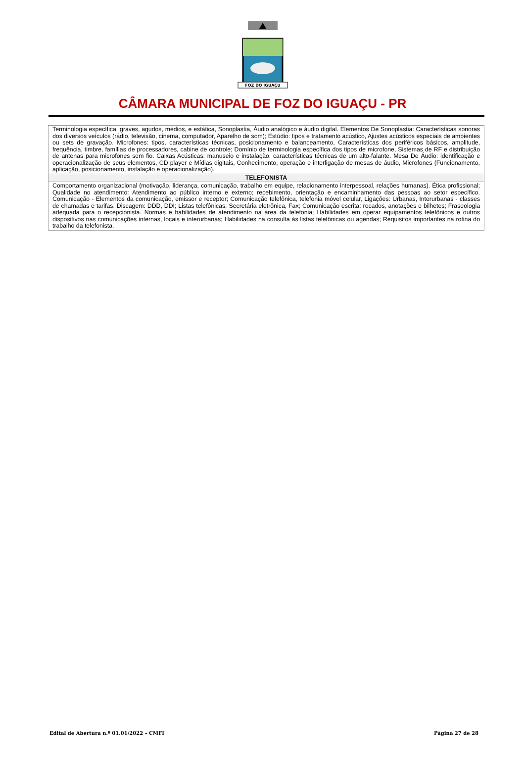FOZ DO IGUAÇU
CÂMARA MUNICIPAL DE FOZ DO IGUAÇU - PR
| Terminologia específica, graves, agudos, médios, e estática, Sonoplastia, Áudio analógico e áudio digital. Elementos De Sonoplastia: Características sonoras dos diversos veículos (rádio, televisão, cinema, computador, Aparelho de som); Estúdio: tipos e tratamento acústico, Ajustes acústicos especiais de ambientes ou sets de gravação. Microfones: tipos, características técnicas, posicionamento e balanceamento, Características dos periféricos básicos, amplitude, frequência, timbre, famílias de processadores, cabine de controle; Domínio de terminologia específica dos tipos de microfone, Sistemas de RF e distribuição de antenas para microfones sem fio. Caixas Acústicas: manuseio e instalação, características técnicas de um alto-falante. Mesa De Áudio: identificação e operacionalização de seus elementos, CD player e Mídias digitais, Conhecimento, operação e interligação de mesas de áudio, Microfones (Funcionamento, aplicação, posicionamento, instalação e operacionalização). |
| TELEFONISTA |
| Comportamento organizacional (motivação, liderança, comunicação, trabalho em equipe, relacionamento interpessoal, relações humanas). Ética profissional; Qualidade no atendimento: Atendimento ao público interno e externo; recebimento, orientação e encaminhamento das pessoas ao setor específico. Comunicação - Elementos da comunicação, emissor e receptor; Comunicação telefônica, telefonia móvel celular, Ligações: Urbanas, Interurbanas - classes de chamadas e tarifas. Discagem: DDD, DDI; Listas telefônicas, Secretária eletrônica, Fax; Comunicação escrita: recados, anotações e bilhetes; Fraseologia adequada para o recepcionista. Normas e habilidades de atendimento na área da telefonia; Habilidades em operar equipamentos telefônicos e outros dispositivos nas comunicações internas, locais e interurbanas; Habilidades na consulta às listas telefônicas ou agendas; Requisitos importantes na rotina do trabalho da telefonista. |
Edital de Abertura n.º 01.01/2022 – CMFI Página 27 de 28